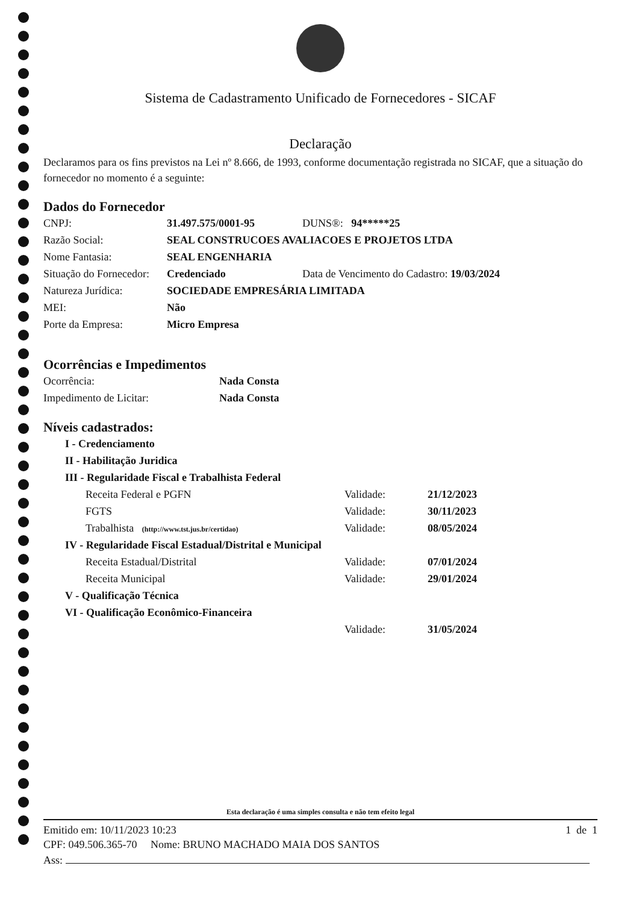Sistema de Cadastramento Unificado de Fornecedores - SICAF
Declaração
Declaramos para os fins previstos na Lei nº 8.666, de 1993, conforme documentação registrada no SICAF, que a situação do fornecedor no momento é a seguinte:
Dados do Fornecedor
| CNPJ: | 31.497.575/0001-95 | DUNS®: 94*****25 |
| Razão Social: | SEAL CONSTRUCOES AVALIACOES E PROJETOS LTDA | |
| Nome Fantasia: | SEAL ENGENHARIA | |
| Situação do Fornecedor: | Credenciado | Data de Vencimento do Cadastro: 19/03/2024 |
| Natureza Jurídica: | SOCIEDADE EMPRESÁRIA LIMITADA | |
| MEI: | Não | |
| Porte da Empresa: | Micro Empresa | |
Ocorrências e Impedimentos
| Ocorrência: | Nada Consta |
| Impedimento de Licitar: | Nada Consta |
Níveis cadastrados:
| I - Credenciamento | | |
| II - Habilitação Juridica | | |
| III - Regularidade Fiscal e Trabalhista Federal | | |
| Receita Federal e PGFN | Validade: | 21/12/2023 |
| FGTS | Validade: | 30/11/2023 |
| Trabalhista (http://www.tst.jus.br/certidao) | Validade: | 08/05/2024 |
| IV - Regularidade Fiscal Estadual/Distrital e Municipal | | |
| Receita Estadual/Distrital | Validade: | 07/01/2024 |
| Receita Municipal | Validade: | 29/01/2024 |
| V - Qualificação Técnica | | |
| VI - Qualificação Econômico-Financeira | | |
| | Validade: | 31/05/2024 |
Esta declaração é uma simples consulta e não tem efeito legal
Emitido em: 10/11/2023 10:23 1 de 1
CPF: 049.506.365-70 Nome: BRUNO MACHADO MAIA DOS SANTOS
Ass: